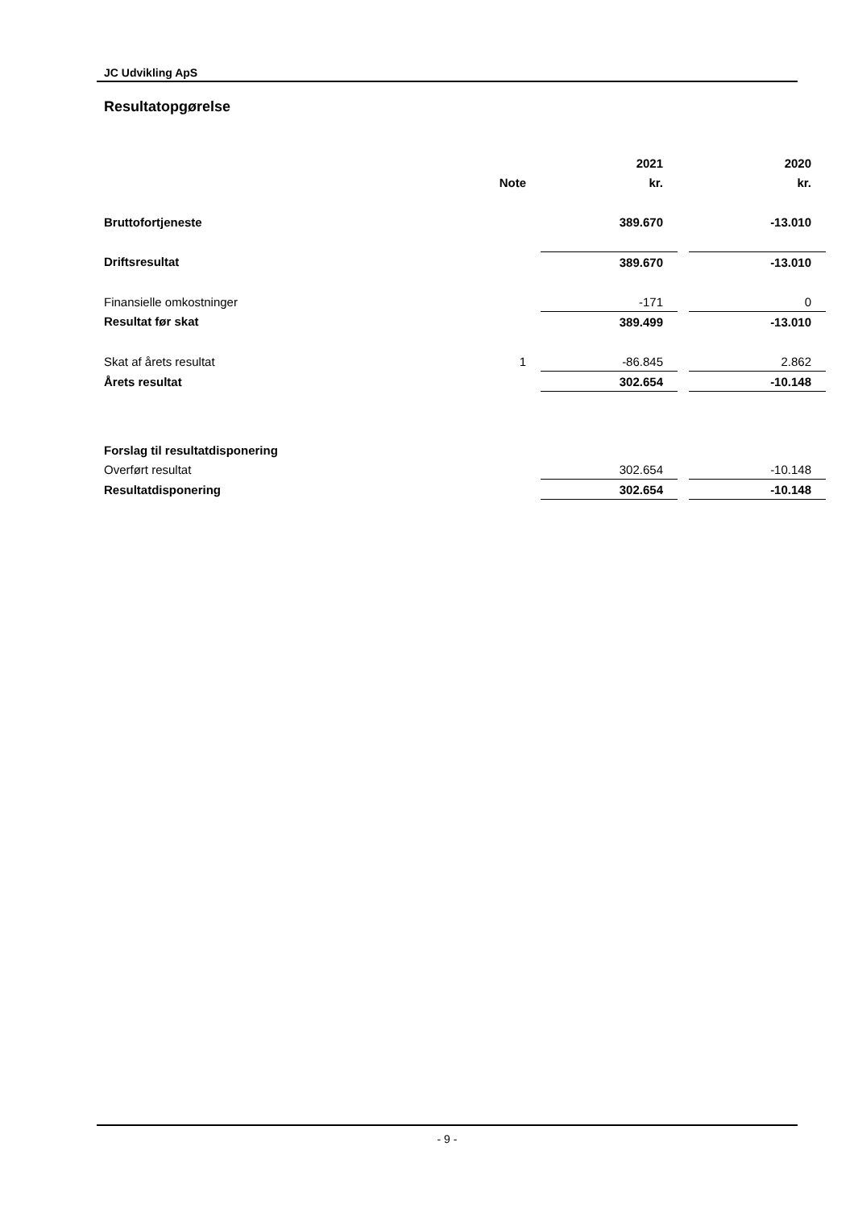JC Udvikling ApS
Resultatopgørelse
| | | 2021 | | 2020 |
| --- | --- | --- | --- | --- |
| | Note | kr. | | kr. |
| Bruttofortjeneste | | 389.670 | | -13.010 |
| Driftsresultat | | 389.670 | | -13.010 |
| Finansielle omkostninger | | -171 | | 0 |
| Resultat før skat | | 389.499 | | -13.010 |
| Skat af årets resultat | 1 | -86.845 | | 2.862 |
| Årets resultat | | 302.654 | | -10.148 |
| Forslag til resultatdisponering | | | | |
| Overført resultat | | 302.654 | | -10.148 |
| Resultatdisponering | | 302.654 | | -10.148 |
- 9 -